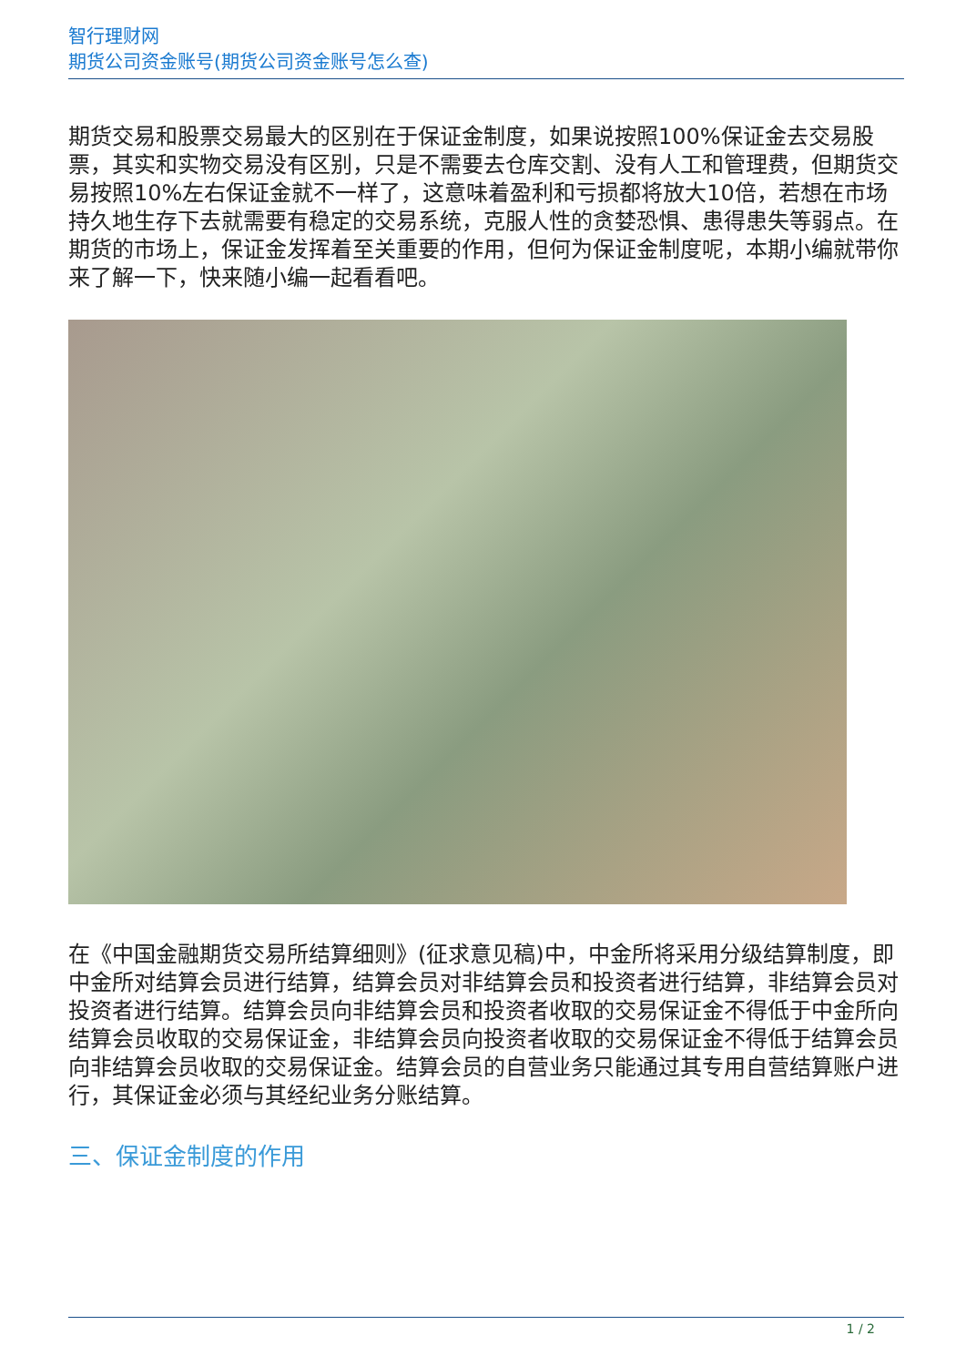智行理财网
期货公司资金账号(期货公司资金账号怎么查)
期货交易和股票交易最大的区别在于保证金制度，如果说按照100%保证金去交易股票，其实和实物交易没有区别，只是不需要去仓库交割、没有人工和管理费，但期货交易按照10%左右保证金就不一样了，这意味着盈利和亏损都将放大10倍，若想在市场持久地生存下去就需要有稳定的交易系统，克服人性的贪婪恐惧、患得患失等弱点。在期货的市场上，保证金发挥着至关重要的作用，但何为保证金制度呢，本期小编就带你来了解一下，快来随小编一起看看吧。
在《中国金融期货交易所结算细则》(征求意见稿)中，中金所将采用分级结算制度，即中金所对结算会员进行结算，结算会员对非结算会员和投资者进行结算，非结算会员对投资者进行结算。结算会员向非结算会员和投资者收取的交易保证金不得低于中金所向结算会员收取的交易保证金，非结算会员向投资者收取的交易保证金不得低于结算会员向非结算会员收取的交易保证金。结算会员的自营业务只能通过其专用自营结算账户进行，其保证金必须与其经纪业务分账结算。
三、保证金制度的作用
1 / 2